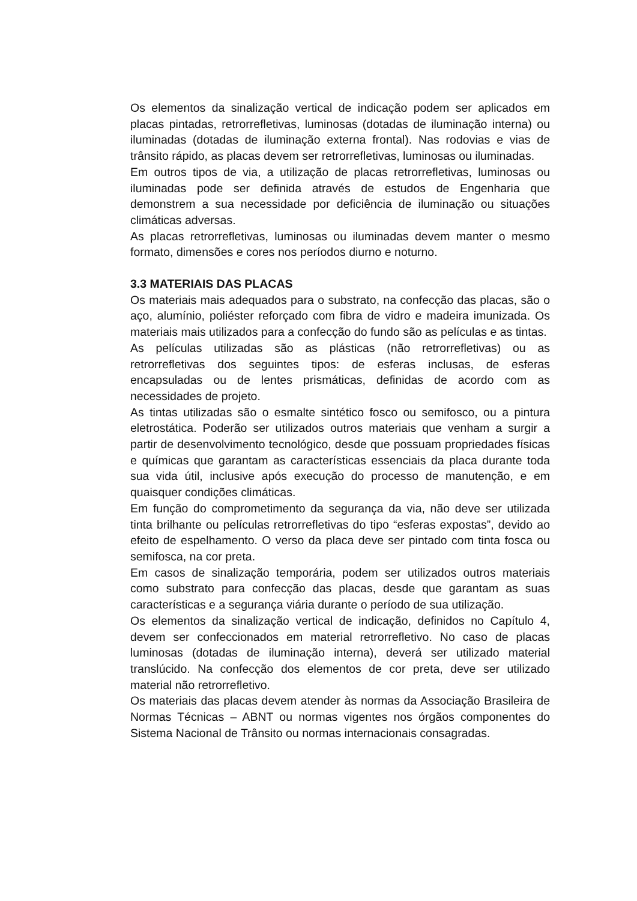Os elementos da sinalização vertical de indicação podem ser aplicados em placas pintadas, retrorrefletivas, luminosas (dotadas de iluminação interna) ou iluminadas (dotadas de iluminação externa frontal). Nas rodovias e vias de trânsito rápido, as placas devem ser retrorrefletivas, luminosas ou iluminadas.
Em outros tipos de via, a utilização de placas retrorrefletivas, luminosas ou iluminadas pode ser definida através de estudos de Engenharia que demonstrem a sua necessidade por deficiência de iluminação ou situações climáticas adversas.
As placas retrorrefletivas, luminosas ou iluminadas devem manter o mesmo formato, dimensões e cores nos períodos diurno e noturno.
3.3 MATERIAIS DAS PLACAS
Os materiais mais adequados para o substrato, na confecção das placas, são o aço, alumínio, poliéster reforçado com fibra de vidro e madeira imunizada. Os materiais mais utilizados para a confecção do fundo são as películas e as tintas.
As películas utilizadas são as plásticas (não retrorrefletivas) ou as retrorrefletivas dos seguintes tipos: de esferas inclusas, de esferas encapsuladas ou de lentes prismáticas, definidas de acordo com as necessidades de projeto.
As tintas utilizadas são o esmalte sintético fosco ou semifosco, ou a pintura eletrostática. Poderão ser utilizados outros materiais que venham a surgir a partir de desenvolvimento tecnológico, desde que possuam propriedades físicas e químicas que garantam as características essenciais da placa durante toda sua vida útil, inclusive após execução do processo de manutenção, e em quaisquer condições climáticas.
Em função do comprometimento da segurança da via, não deve ser utilizada tinta brilhante ou películas retrorrefletivas do tipo “esferas expostas”, devido ao efeito de espelhamento. O verso da placa deve ser pintado com tinta fosca ou semifosca, na cor preta.
Em casos de sinalização temporária, podem ser utilizados outros materiais como substrato para confecção das placas, desde que garantam as suas características e a segurança viária durante o período de sua utilização.
Os elementos da sinalização vertical de indicação, definidos no Capítulo 4, devem ser confeccionados em material retrorrefletivo. No caso de placas luminosas (dotadas de iluminação interna), deverá ser utilizado material translúcido. Na confecção dos elementos de cor preta, deve ser utilizado material não retrorrefletivo.
Os materiais das placas devem atender às normas da Associação Brasileira de Normas Técnicas – ABNT ou normas vigentes nos órgãos componentes do Sistema Nacional de Trânsito ou normas internacionais consagradas.